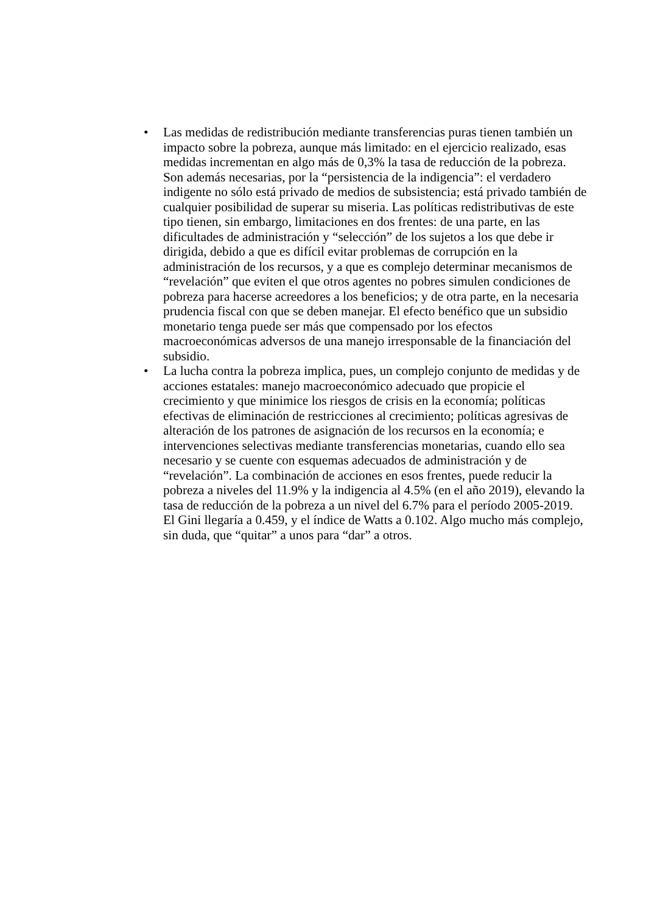• Las medidas de redistribución mediante transferencias puras tienen también un impacto sobre la pobreza, aunque más limitado: en el ejercicio realizado, esas medidas incrementan en algo más de 0,3% la tasa de reducción de la pobreza. Son además necesarias, por la “persistencia de la indigencia”: el verdadero indigente no sólo está privado de medios de subsistencia; está privado también de cualquier posibilidad de superar su miseria. Las políticas redistributivas de este tipo tienen, sin embargo, limitaciones en dos frentes: de una parte, en las dificultades de administración y “selección” de los sujetos a los que debe ir dirigida, debido a que es difícil evitar problemas de corrupción en la administración de los recursos, y a que es complejo determinar mecanismos de “revelación” que eviten el que otros agentes no pobres simulen condiciones de pobreza para hacerse acreedores a los beneficios; y de otra parte, en la necesaria prudencia fiscal con que se deben manejar. El efecto benéfico que un subsidio monetario tenga puede ser más que compensado por los efectos macroeconómicas adversos de una manejo irresponsable de la financiación del subsidio.
• La lucha contra la pobreza implica, pues, un complejo conjunto de medidas y de acciones estatales: manejo macroeconómico adecuado que propicie el crecimiento y que minimice los riesgos de crisis en la economía; políticas efectivas de eliminación de restricciones al crecimiento; políticas agresivas de alteración de los patrones de asignación de los recursos en la economía; e intervenciones selectivas mediante transferencias monetarias, cuando ello sea necesario y se cuente con esquemas adecuados de administración y de “revelación”. La combinación de acciones en esos frentes, puede reducir la pobreza a niveles del 11.9% y la indigencia al 4.5% (en el año 2019), elevando la tasa de reducción de la pobreza a un nivel del 6.7% para el período 2005-2019. El Gini llegaría a 0.459, y el índice de Watts a 0.102. Algo mucho más complejo, sin duda, que “quitar” a unos para “dar” a otros.